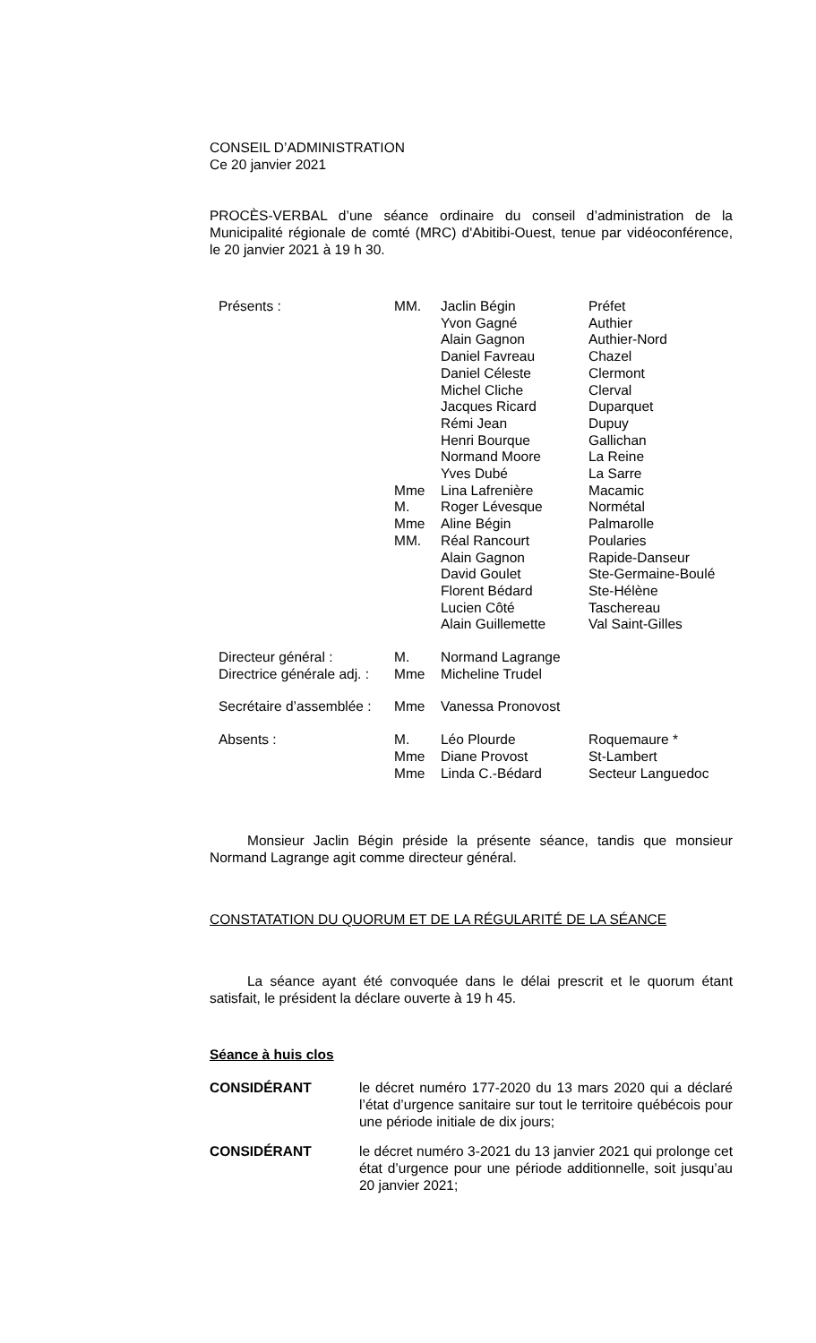CONSEIL D’ADMINISTRATION
Ce 20 janvier 2021
PROCÈS-VERBAL d’une séance ordinaire du conseil d’administration de la Municipalité régionale de comté (MRC) d'Abitibi-Ouest, tenue par vidéoconférence, le 20 janvier 2021 à 19 h 30.
| Présents : | MM. | Jaclin Bégin | Préfet |
| | | Yvon Gagné | Authier |
| | | Alain Gagnon | Authier-Nord |
| | | Daniel Favreau | Chazel |
| | | Daniel Céleste | Clermont |
| | | Michel Cliche | Clerval |
| | | Jacques Ricard | Duparquet |
| | | Rémi Jean | Dupuy |
| | | Henri Bourque | Gallichan |
| | | Normand Moore | La Reine |
| | | Yves Dubé | La Sarre |
| | Mme | Lina Lafrenière | Macamic |
| | M. | Roger Lévesque | Normétal |
| | Mme | Aline Bégin | Palmarolle |
| | MM. | Réal Rancourt | Poularies |
| | | Alain Gagnon | Rapide-Danseur |
| | | David Goulet | Ste-Germaine-Boulé |
| | | Florent Bédard | Ste-Hélène |
| | | Lucien Côté | Taschereau |
| | | Alain Guillemette | Val Saint-Gilles |
| Directeur général : | M. | Normand Lagrange | |
| Directrice générale adj. : | Mme | Micheline Trudel | |
| Secrétaire d’assemblée : | Mme | Vanessa Pronovost | |
| Absents : | M. | Léo Plourde | Roquemaure * |
| | Mme | Diane Provost | St-Lambert |
| | Mme | Linda C.-Bédard | Secteur Languedoc |
Monsieur Jaclin Bégin préside la présente séance, tandis que monsieur Normand Lagrange agit comme directeur général.
CONSTATATION DU QUORUM ET DE LA RÉGULARITÉ DE LA SÉANCE
La séance ayant été convoquée dans le délai prescrit et le quorum étant satisfait, le président la déclare ouverte à 19 h 45.
Séance à huis clos
| CONSIDÉRANT | le décret numéro 177-2020 du 13 mars 2020 qui a déclaré l’état d’urgence sanitaire sur tout le territoire québécois pour une période initiale de dix jours; |
| CONSIDÉRANT | le décret numéro 3-2021 du 13 janvier 2021 qui prolonge cet état d’urgence pour une période additionnelle, soit jusqu’au 20 janvier 2021; |